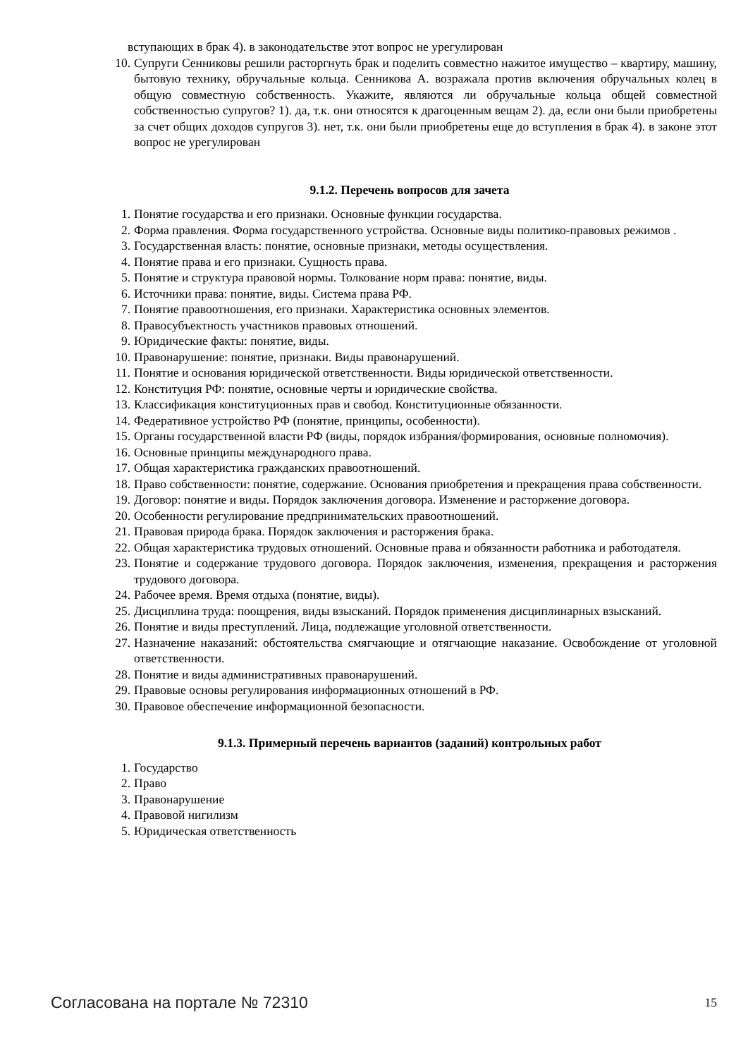вступающих в брак 4). в законодательстве этот вопрос не урегулирован
10. Супруги Сенниковы решили расторгнуть брак и поделить совместно нажитое имущество – квартиру, машину, бытовую технику, обручальные кольца. Сенникова А. возражала против включения обручальных колец в общую совместную собственность. Укажите, являются ли обручальные кольца общей совместной собственностью супругов? 1). да, т.к. они относятся к драгоценным вещам 2). да, если они были приобретены за счет общих доходов супругов 3). нет, т.к. они были приобретены еще до вступления в брак 4). в законе этот вопрос не урегулирован
9.1.2. Перечень вопросов для зачета
1. Понятие государства и его признаки. Основные функции государства.
2. Форма правления. Форма государственного устройства. Основные виды политико-правовых режимов .
3. Государственная власть: понятие, основные признаки, методы осуществления.
4. Понятие права и его признаки. Сущность права.
5. Понятие и структура правовой нормы. Толкование норм права: понятие, виды.
6. Источники права: понятие, виды. Система права РФ.
7. Понятие правоотношения, его признаки. Характеристика основных элементов.
8. Правосубъектность участников правовых отношений.
9. Юридические факты: понятие, виды.
10. Правонарушение: понятие, признаки. Виды правонарушений.
11. Понятие и основания юридической ответственности. Виды юридической ответственности.
12. Конституция РФ: понятие, основные черты и юридические свойства.
13. Классификация конституционных прав и свобод. Конституционные обязанности.
14. Федеративное устройство РФ (понятие, принципы, особенности).
15. Органы государственной власти РФ (виды, порядок избрания/формирования, основные полномочия).
16. Основные принципы международного права.
17. Общая характеристика гражданских правоотношений.
18. Право собственности: понятие, содержание. Основания приобретения и прекращения права собственности.
19. Договор: понятие и виды. Порядок заключения договора. Изменение и расторжение договора.
20. Особенности регулирование предпринимательских правоотношений.
21. Правовая природа брака. Порядок заключения и расторжения брака.
22. Общая характеристика трудовых отношений. Основные права и обязанности работника и работодателя.
23. Понятие и содержание трудового договора. Порядок заключения, изменения, прекращения и расторжения трудового договора.
24. Рабочее время. Время отдыха (понятие, виды).
25. Дисциплина труда: поощрения, виды взысканий. Порядок применения дисциплинарных взысканий.
26. Понятие и виды преступлений. Лица, подлежащие уголовной ответственности.
27. Назначение наказаний: обстоятельства смягчающие и отягчающие наказание. Освобождение от уголовной ответственности.
28. Понятие и виды административных правонарушений.
29. Правовые основы регулирования информационных отношений в РФ.
30. Правовое обеспечение информационной безопасности.
9.1.3. Примерный перечень вариантов (заданий) контрольных работ
1. Государство
2. Право
3. Правонарушение
4. Правовой нигилизм
5. Юридическая ответственность
Согласована на портале № 72310 15